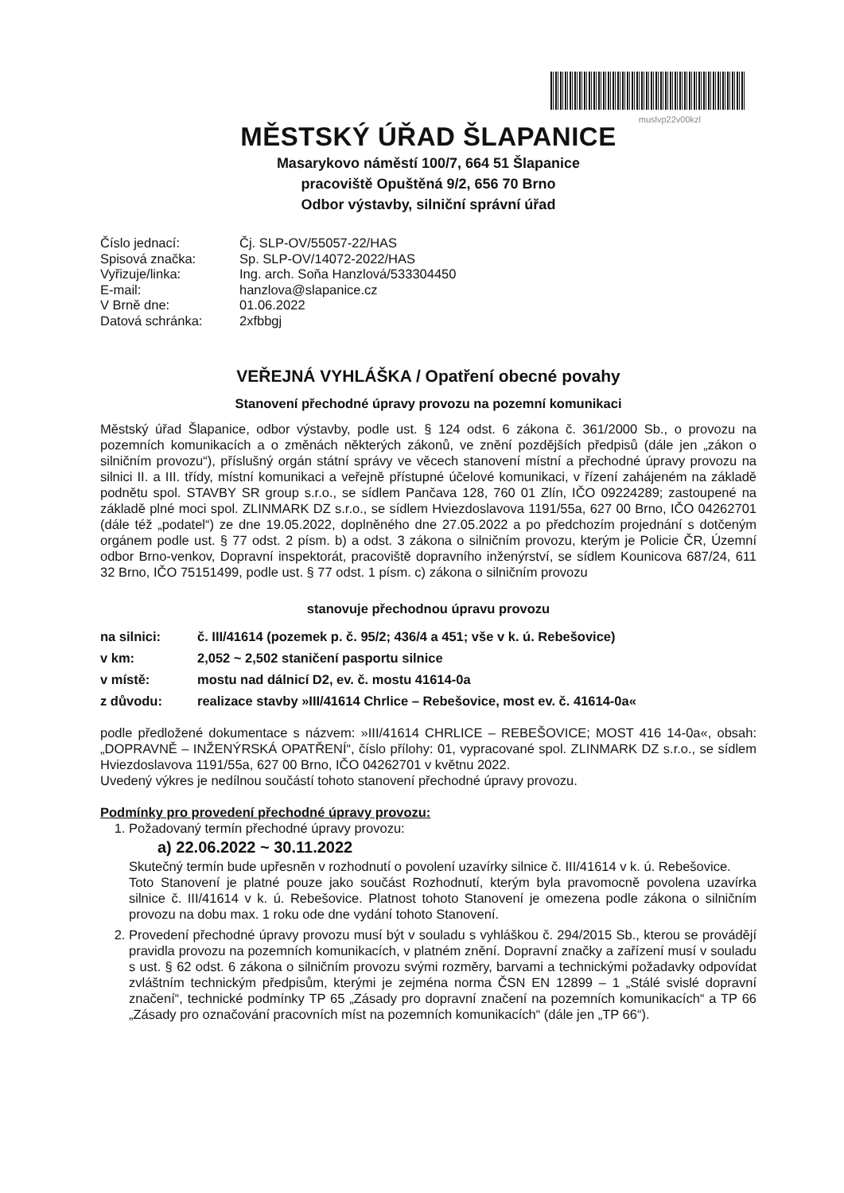muslvp22v00kzl
MĚSTSKÝ ÚŘAD ŠLAPANICE
Masarykovo náměstí 100/7, 664 51 Šlapanice
pracoviště Opuštěná 9/2, 656 70 Brno
Odbor výstavby, silniční správní úřad
Číslo jednací:
Čj. SLP-OV/55057-22/HAS
Spisová značka:
Sp. SLP-OV/14072-2022/HAS
Vyřizuje/linka:
Ing. arch. Soňa Hanzlová/533304450
E-mail:
hanzlova@slapanice.cz
V Brně dne:
01.06.2022
Datová schránka:
2xfbbgj
VEŘEJNÁ VYHLÁŠKA / Opatření obecné povahy
Stanovení přechodné úpravy provozu na pozemní komunikaci
Městský úřad Šlapanice, odbor výstavby, podle ust. § 124 odst. 6 zákona č. 361/2000 Sb., o provozu na pozemních komunikacích a o změnách některých zákonů, ve znění pozdějších předpisů (dále jen „zákon o silničním provozu“), příslušný orgán státní správy ve věcech stanovení místní a přechodné úpravy provozu na silnici II. a III. třídy, místní komunikaci a veřejně přístupné účelové komunikaci, v řízení zahájeném na základě podnětu spol. STAVBY SR group s.r.o., se sídlem Pančava 128, 760 01 Zlín, IČO 09224289; zastoupené na základě plné moci spol. ZLINMARK DZ s.r.o., se sídlem Hviezdoslavova 1191/55a, 627 00 Brno, IČO 04262701 (dále též „podatel“) ze dne 19.05.2022, doplněného dne 27.05.2022 a po předchozím projednání s dotčeným orgánem podle ust. § 77 odst. 2 písm. b) a odst. 3 zákona o silničním provozu, kterým je Policie ČR, Územní odbor Brno-venkov, Dopravní inspektorát, pracoviště dopravního inženýrství, se sídlem Kounicova 687/24, 611 32 Brno, IČO 75151499, podle ust. § 77 odst. 1 písm. c) zákona o silničním provozu
stanovuje přechodnou úpravu provozu
na silnici:
č. III/41614 (pozemek p. č. 95/2; 436/4 a 451; vše v k. ú. Rebešovice)
v km:
2,052 ~ 2,502 staničení pasportu silnice
v místě:
mostu nad dálnicí D2, ev. č. mostu 41614-0a
z důvodu:
realizace stavby »III/41614 Chrlice – Rebešovice, most ev. č. 41614-0a«
podle předložené dokumentace s názvem: »III/41614 CHRLICE – REBEŠOVICE; MOST 416 14-0a«, obsah: „DOPRAVNĚ – INŽENÝRSKÁ OPATŘENÍ“, číslo přílohy: 01, vypracované spol. ZLINMARK DZ s.r.o., se sídlem Hviezdoslavova 1191/55a, 627 00 Brno, IČO 04262701 v květnu 2022.
Uvedený výkres je nedílnou součástí tohoto stanovení přechodné úpravy provozu.
Podmínky pro provedení přechodné úpravy provozu:
1. Požadovaný termín přechodné úpravy provozu:
a) 22.06.2022 ~ 30.11.2022
Skutečný termín bude upřesněn v rozhodnutí o povolení uzavírky silnice č. III/41614 v k. ú. Rebešovice.
Toto Stanovení je platné pouze jako součást Rozhodnutí, kterým byla pravomocně povolena uzavírka silnice č. III/41614 v k. ú. Rebešovice. Platnost tohoto Stanovení je omezena podle zákona o silničním provozu na dobu max. 1 roku ode dne vydání tohoto Stanovení.
2. Provedení přechodné úpravy provozu musí být v souladu s vyhláškou č. 294/2015 Sb., kterou se provádějí pravidla provozu na pozemních komunikacích, v platném znění. Dopravní značky a zařízení musí v souladu s ust. § 62 odst. 6 zákona o silničním provozu svými rozměry, barvami a technickými požadavky odpovídat zvláštním technickým předpisům, kterými je zejména norma ČSN EN 12899 – 1 „Stálé svislé dopravní značení“, technické podmínky TP 65 „Zásady pro dopravní značení na pozemních komunikacích“ a TP 66 „Zásady pro označování pracovních míst na pozemních komunikacích“ (dále jen „TP 66“).